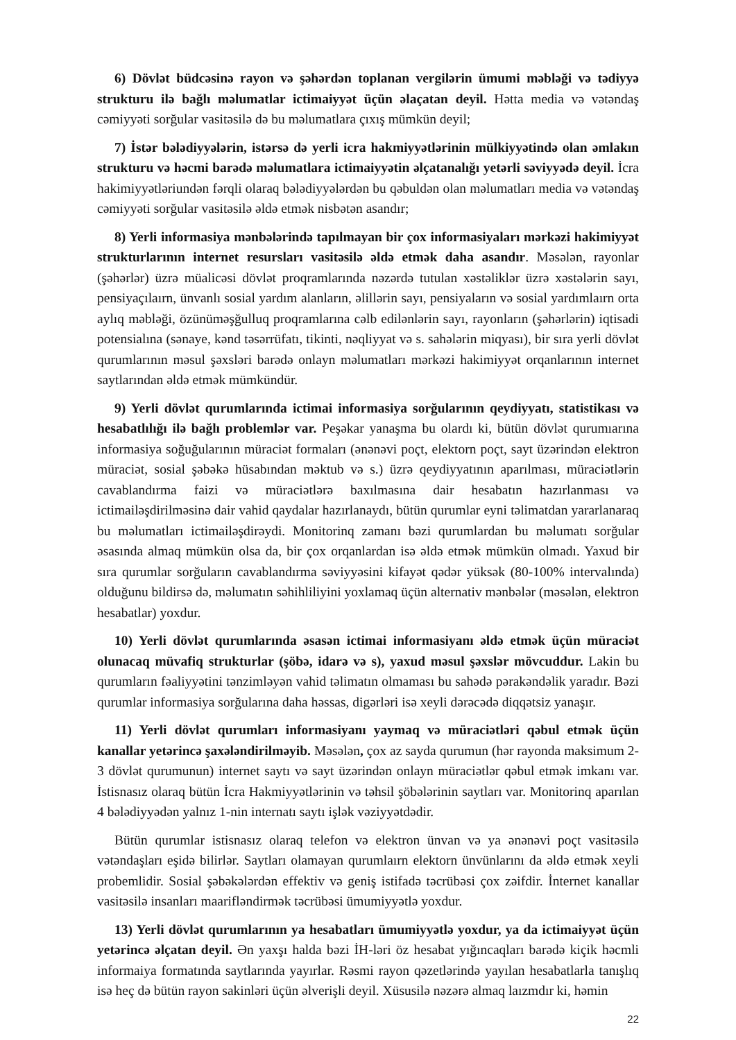6) Dövlət büdcəsinə rayon və şəhərdən toplanan vergilərin ümumi məbləği və tədiyyə strukturu ilə bağlı məlumatlar ictimaiyyət üçün əlaçatan deyil. Hətta media və vətəndaş cəmiyyəti sorğular vasitəsilə də bu məlumatlara çıxış mümkün deyil;
7) İstər bələdiyyələrin, istərsə də yerli icra hakmiyyətlərinin mülkiyyətində olan əmlakın strukturu və həcmi barədə məlumatlara ictimaiyyətin əlçatanalığı yetərli səviyyədə deyil. İcra hakimiyyətləriundən fərqli olaraq bələdiyyələrdən bu qəbuldən olan məlumatları media və vətəndaş cəmiyyəti sorğular vasitəsilə əldə etmək nisbətən asandır;
8) Yerli informasiya mənbələrində tapılmayan bir çox informasiyaları mərkəzi hakimiyyət strukturlarının internet resursları vasitəsilə əldə etmək daha asandır. Məsələn, rayonlar (şəhərlər) üzrə müalicəsi dövlət proqramlarında nəzərdə tutulan xəstəliklər üzrə xəstələrin sayı, pensiyaçılaırn, ünvanlı sosial yardım alanların, əlillərin sayı, pensiyaların və sosial yardımlaırn orta aylıq məbləği, özünüməşğulluq proqramlarına cəlb edilənlərin sayı, rayonların (şəhərlərin) iqtisadi potensialına (sənaye, kənd təsərrüfatı, tikinti, nəqliyyat və s. sahələrin miqyası), bir sıra yerli dövlət qurumlarının məsul şəxsləri barədə onlayn məlumatları mərkəzi hakimiyyət orqanlarının internet saytlarından əldə etmək mümkündür.
9) Yerli dövlət qurumlarında ictimai informasiya sorğularının qeydiyyatı, statistikası və hesabatlılığı ilə bağlı problemlər var. Peşəkar yanaşma bu olardı ki, bütün dövlət qurumıarına informasiya soğuğularının müraciət formaları (ənənəvi poçt, elektorn poçt, sayt üzərindən elektron müraciət, sosial şəbəkə hüsabından məktub və s.) üzrə qeydiyyatının aparılması, müraciətlərin cavablandırma faizi və müraciətlərə baxılmasına dair hesabatın hazırlanması və ictimailəşdirilməsinə dair vahid qaydalar hazırlanaydı, bütün qurumlar eyni təlimatdan yararlanaraq bu məlumatları ictimailəşdirəydi. Monitorinq zamanı bəzi qurumlardan bu məlumatı sorğular əsasında almaq mümkün olsa da, bir çox orqanlardan isə əldə etmək mümkün olmadı. Yaxud bir sıra qurumlar sorğuların cavablandırma səviyyəsini kifayət qədər yüksək (80-100% intervalında) olduğunu bildirsə də, məlumatın səhihliliyini yoxlamaq üçün alternativ mənbələr (məsələn, elektron hesabatlar) yoxdur.
10) Yerli dövlət qurumlarında əsasən ictimai informasiyanı əldə etmək üçün müraciət olunacaq müvafiq strukturlar (şöbə, idarə və s), yaxud məsul şəxslər mövcuddur. Lakin bu qurumların fəaliyyətini tənzimləyən vahid təlimatın olmaması bu sahədə pərakəndəlik yaradır. Bəzi qurumlar informasiya sorğularına daha həssas, digərləri isə xeyli dərəcədə diqqətsiz yanaşır.
11) Yerli dövlət qurumları informasiyanı yaymaq və müraciətləri qəbul etmək üçün kanallar yetərincə şaxələndirilməyib. Məsələn, çox az sayda qurumun (hər rayonda maksimum 2-3 dövlət qurumunun) internet saytı və sayt üzərindən onlayn müraciətlər qəbul etmək imkanı var. İstisnasız olaraq bütün İcra Hakmiyyətlərinin və təhsil şöbələrinin saytları var. Monitorinq aparılan 4 bələdiyyədən yalnız 1-nin internatı saytı işlək vəziyyətdədir.
Bütün qurumlar istisnasız olaraq telefon və elektron ünvan və ya ənənəvi poçt vasitəsilə vətəndaşları eşidə bilirlər. Saytları olamayan qurumlaırn elektorn ünvünlarını da əldə etmək xeyli probemlidir. Sosial şəbəkələrdən effektiv və geniş istifadə təcrübəsi çox zəifdir. İnternet kanallar vasitəsilə insanları maarifləndirmək təcrübəsi ümumiyyətlə yoxdur.
13) Yerli dövlət qurumlarının ya hesabatları ümumiyyətlə yoxdur, ya da ictimaiyyət üçün yetərincə əlçatan deyil. Ən yaxşı halda bəzi İH-ləri öz hesabat yığıncaqları barədə kiçik həcmli informaiya formatında saytlarında yayırlar. Rəsmi rayon qəzetlərində yayılan hesabatlarla tanışlıq isə heç də bütün rayon sakinləri üçün əlverişli deyil. Xüsusilə nəzərə almaq laızmdır ki, həmin
22